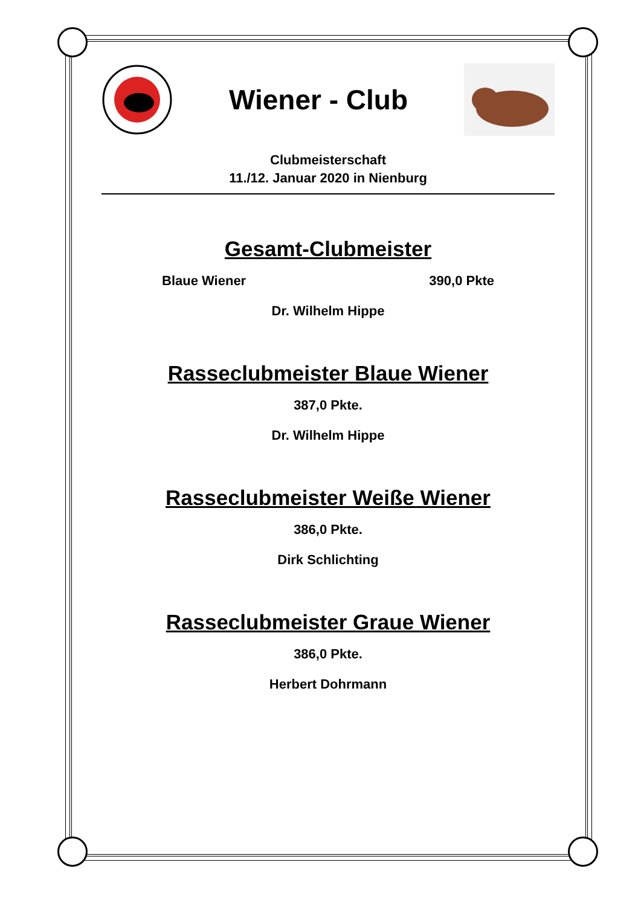Wiener - Club
Clubmeisterschaft
11./12. Januar 2020 in Nienburg
Gesamt-Clubmeister
Blaue Wiener 390,0 Pkte
Dr. Wilhelm Hippe
Rasseclubmeister Blaue Wiener
387,0 Pkte.
Dr. Wilhelm Hippe
Rasseclubmeister Weiße Wiener
386,0 Pkte.
Dirk Schlichting
Rasseclubmeister Graue Wiener
386,0 Pkte.
Herbert Dohrmann